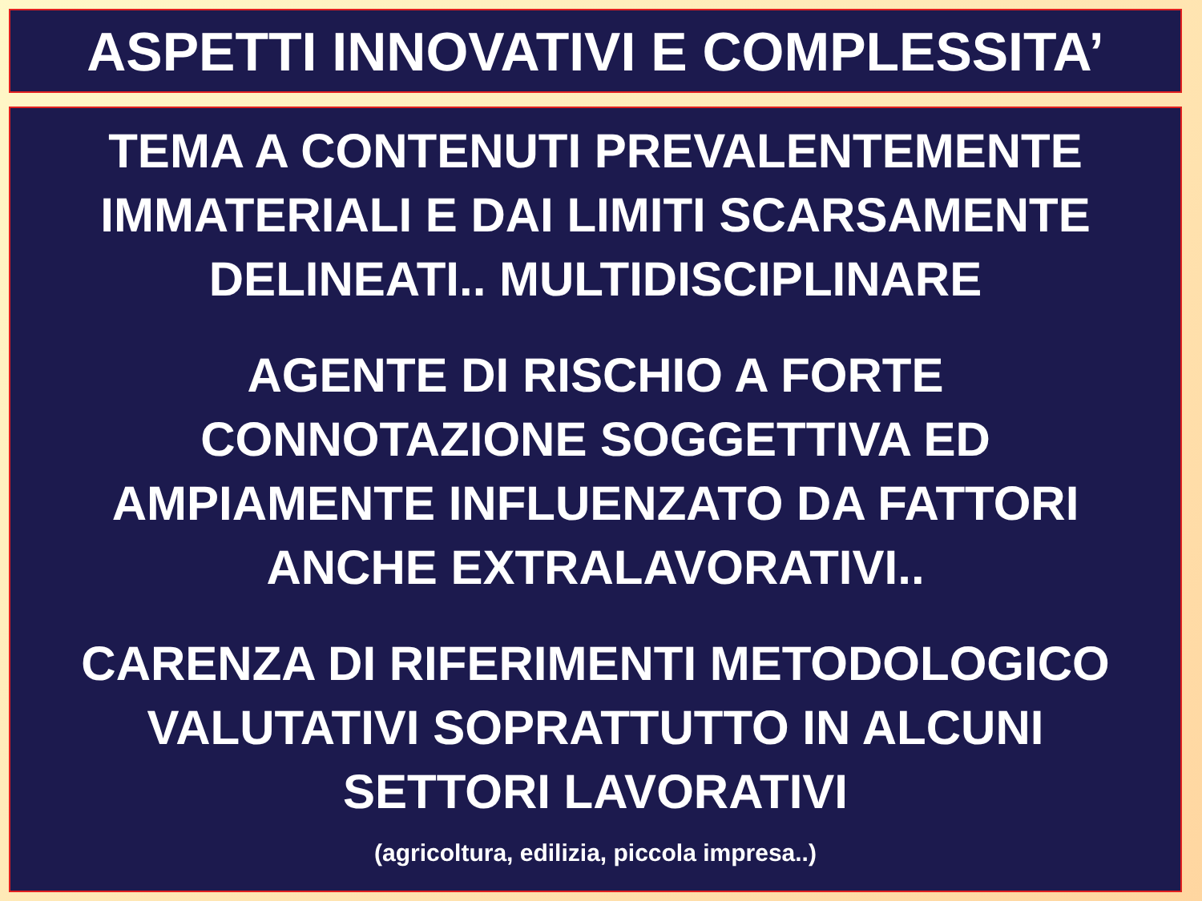ASPETTI INNOVATIVI E COMPLESSITA’
TEMA A CONTENUTI PREVALENTEMENTE
IMMATERIALI E DAI LIMITI SCARSAMENTE
DELINEATI.. MULTIDISCIPLINARE
AGENTE DI RISCHIO A FORTE
CONNOTAZIONE SOGGETTIVA ED
AMPIAMENTE INFLUENZATO DA FATTORI
ANCHE EXTRALAVORATIVI..
CARENZA DI RIFERIMENTI METODOLOGICO
VALUTATIVI SOPRATTUTTO IN ALCUNI
SETTORI LAVORATIVI
(agricoltura, edilizia, piccola impresa..)